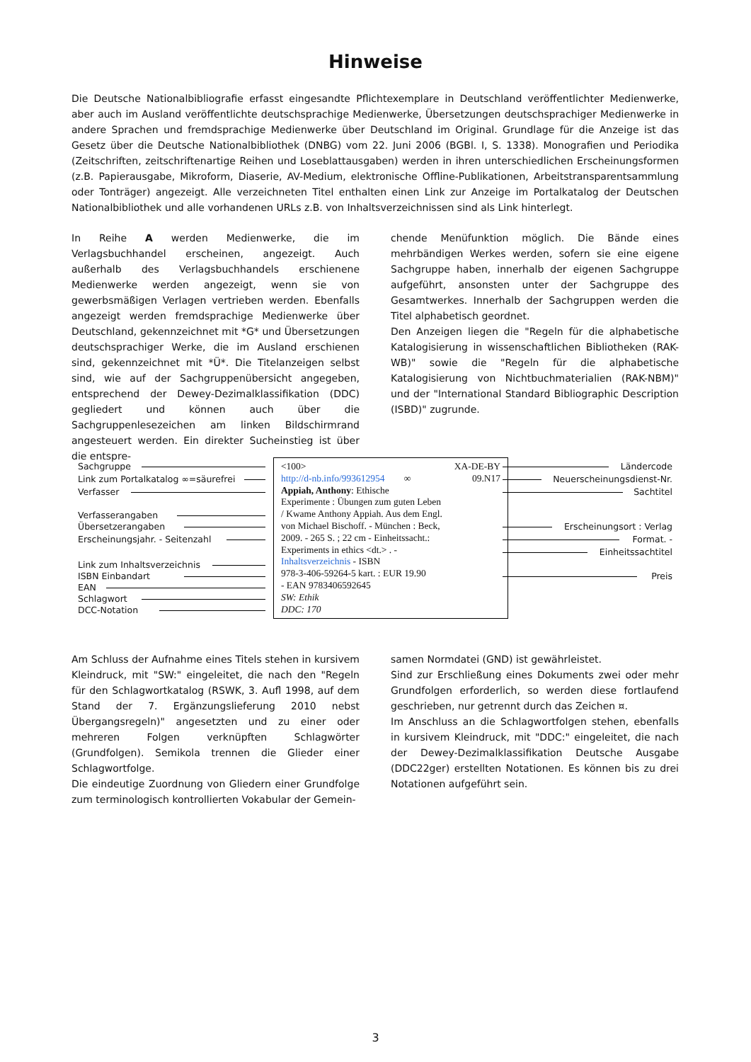Hinweise
Die Deutsche Nationalbibliografie erfasst eingesandte Pflichtexemplare in Deutschland veröffentlichter Medienwerke, aber auch im Ausland veröffentlichte deutschsprachige Medienwerke, Übersetzungen deutschsprachiger Medienwerke in andere Sprachen und fremdsprachige Medienwerke über Deutschland im Original. Grundlage für die Anzeige ist das Gesetz über die Deutsche Nationalbibliothek (DNBG) vom 22. Juni 2006 (BGBl. I, S. 1338). Monografien und Periodika (Zeitschriften, zeitschriftenartige Reihen und Loseblattausgaben) werden in ihren unterschiedlichen Erscheinungsformen (z.B. Papierausgabe, Mikroform, Diaserie, AV-Medium, elektronische Offline-Publikationen, Arbeitstransparentsammlung oder Tonträger) angezeigt. Alle verzeichneten Titel enthalten einen Link zur Anzeige im Portalkatalog der Deutschen Nationalbibliothek und alle vorhandenen URLs z.B. von Inhaltsverzeichnissen sind als Link hinterlegt.
In Reihe A werden Medienwerke, die im Verlagsbuchhandel erscheinen, angezeigt. Auch außerhalb des Verlagsbuchhandels erschienene Medienwerke werden angezeigt, wenn sie von gewerbsmäßigen Verlagen vertrieben werden. Ebenfalls angezeigt werden fremdsprachige Medienwerke über Deutschland, gekennzeichnet mit *G* und Übersetzungen deutschsprachiger Werke, die im Ausland erschienen sind, gekennzeichnet mit *Ü*. Die Titelanzeigen selbst sind, wie auf der Sachgruppenübersicht angegeben, entsprechend der Dewey-Dezimalklassifikation (DDC) gegliedert und können auch über die Sachgruppenlesezeichen am linken Bildschirmrand angesteuert werden. Ein direkter Sucheinstieg ist über die entspre-
chende Menüfunktion möglich. Die Bände eines mehrbändigen Werkes werden, sofern sie eine eigene Sachgruppe haben, innerhalb der eigenen Sachgruppe aufgeführt, ansonsten unter der Sachgruppe des Gesamtwerkes. Innerhalb der Sachgruppen werden die Titel alphabetisch geordnet.
Den Anzeigen liegen die "Regeln für die alphabetische Katalogisierung in wissenschaftlichen Bibliotheken (RAK-WB)" sowie die "Regeln für die alphabetische Katalogisierung von Nichtbuchmaterialien (RAK-NBM)" und der "International Standard Bibliographic Description (ISBD)" zugrunde.
Sachgruppe
Link zum Portalkatalog ∞=säurefrei
Verfasser
Verfasserangaben
Übersetzerangaben
Erscheinungsjahr. - Seitenzahl
Link zum Inhaltsverzeichnis
ISBN Einbandart
EAN
Schlagwort
DCC-Notation
<100> XA-DE-BY
http://d-nb.info/993612954 ∞ 09.N17
Appiah, Anthony: Ethische
Experimente : Übungen zum guten Leben
/ Kwame Anthony Appiah. Aus dem Engl.
von Michael Bischoff. - München : Beck,
2009. - 265 S. ; 22 cm - Einheitssacht.:
Experiments in ethics <dt.> . -
Inhaltsverzeichnis - ISBN
978-3-406-59264-5 kart. : EUR 19.90
- EAN 9783406592645
SW: Ethik
DDC: 170
Ländercode
Neuerscheinungsdienst-Nr.
Sachtitel
Erscheinungsort : Verlag
Format. -
Einheitssachtitel
Preis
Am Schluss der Aufnahme eines Titels stehen in kursivem Kleindruck, mit "SW:" eingeleitet, die nach den "Regeln für den Schlagwortkatalog (RSWK, 3. Aufl 1998, auf dem Stand der 7. Ergänzungslieferung 2010 nebst Übergangsregeln)" angesetzten und zu einer oder mehreren Folgen verknüpften Schlagwörter (Grundfolgen). Semikola trennen die Glieder einer Schlagwortfolge.
Die eindeutige Zuordnung von Gliedern einer Grundfolge zum terminologisch kontrollierten Vokabular der Gemein-
samen Normdatei (GND) ist gewährleistet.
Sind zur Erschließung eines Dokuments zwei oder mehr Grundfolgen erforderlich, so werden diese fortlaufend geschrieben, nur getrennt durch das Zeichen ¤.
Im Anschluss an die Schlagwortfolgen stehen, ebenfalls in kursivem Kleindruck, mit "DDC:" eingeleitet, die nach der Dewey-Dezimalklassifikation Deutsche Ausgabe (DDC22ger) erstellten Notationen. Es können bis zu drei Notationen aufgeführt sein.
3